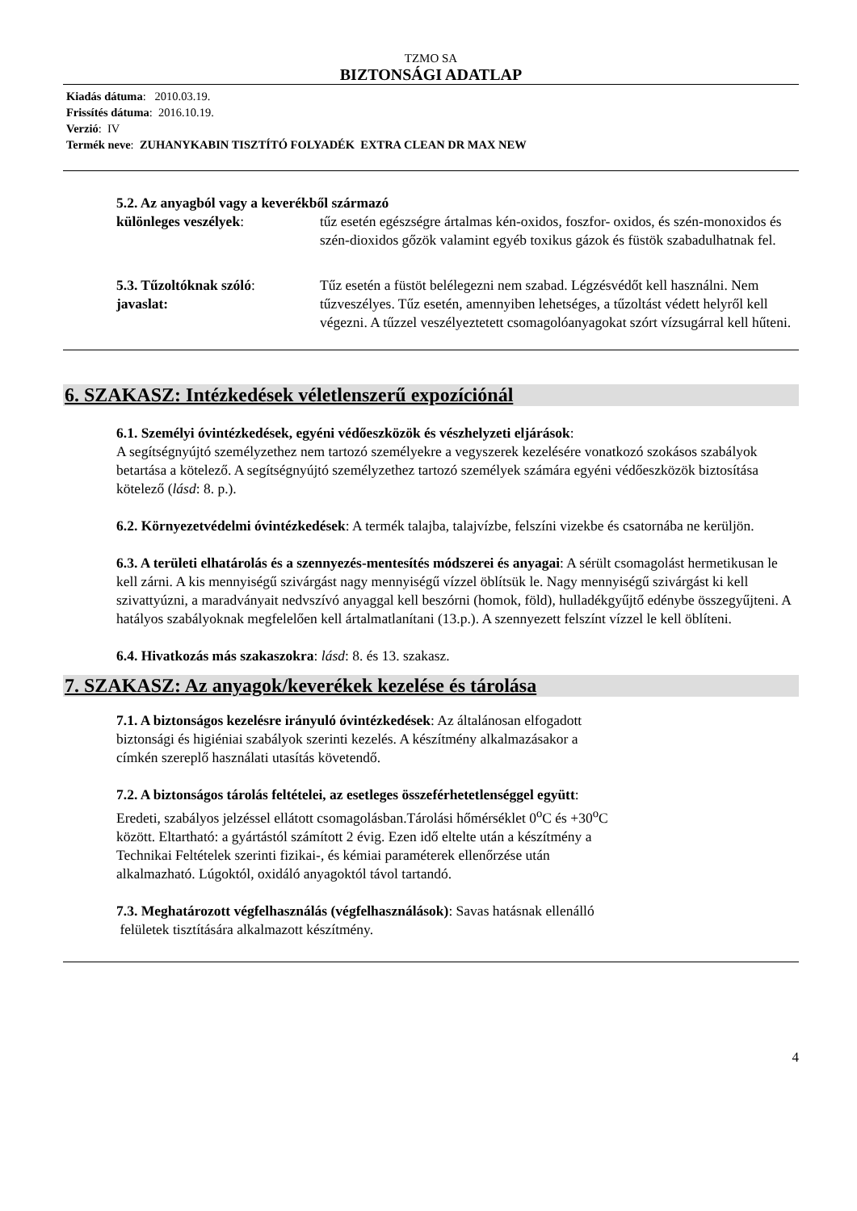TZMO SA
BIZTONSÁGI ADATLAP
Kiadás dátuma: 2010.03.19.
Frissítés dátuma: 2016.10.19.
Verzió: IV
Termék neve: ZUHANYKABIN TISZTÍTÓ FOLYADÉK EXTRA CLEAN DR MAX NEW
5.2. Az anyagból vagy a keverékből származó
különleges veszélyek: tűz esetén egészségre ártalmas kén-oxidos, foszfor- oxidos, és szén-monoxidos és szén-dioxidos gőzök valamint egyéb toxikus gázok és füstök szabadulhatnak fel.
5.3. Tűzoltóknak szóló:
javaslat:
Tűz esetén a füstöt belélegezni nem szabad. Légzésvédőt kell használni. Nem tűzveszélyes. Tűz esetén, amennyiben lehetséges, a tűzoltást védett helyről kell végezni. A tűzzel veszélyeztetett csomagolóanyagokat szórt vízsugárral kell hűteni.
6. SZAKASZ: Intézkedések véletlenszerű expozíciónál
6.1. Személyi óvintézkedések, egyéni védőeszközök és vészhelyzeti eljárások:
A segítségnyújtó személyzethez nem tartozó személyekre a vegyszerek kezelésére vonatkozó szokásos szabályok betartása a kötelező. A segítségnyújtó személyzethez tartozó személyek számára egyéni védőeszközök biztosítása kötelező (lásd: 8. p.).
6.2. Környezetvédelmi óvintézkedések: A termék talajba, talajvízbe, felszíni vizekbe és csatornába ne kerüljön.
6.3. A területi elhatárolás és a szennyezés-mentesítés módszerei és anyagai: A sérült csomagolást hermetikusan le kell zárni. A kis mennyiségű szivárgást nagy mennyiségű vízzel öblítsük le. Nagy mennyiségű szivárgást ki kell szivattyúzni, a maradványait nedvszívó anyaggal kell beszórni (homok, föld), hulladékgyűjtő edénybe összegyűjteni. A hatályos szabályoknak megfelelően kell ártalmatlanítani (13.p.). A szennyezett felszínt vízzel le kell öblíteni.
6.4. Hivatkozás más szakaszokra: lásd: 8. és 13. szakasz.
7. SZAKASZ: Az anyagok/keverékek kezelése és tárolása
7.1. A biztonságos kezelésre irányuló óvintézkedések: Az általánosan elfogadott
biztonsági és higiéniai szabályok szerinti kezelés. A készítmény alkalmazásakor a
címkén szereplő használati utasítás követendő.
7.2. A biztonságos tárolás feltételei, az esetleges összeférhetetlenséggel együtt:
Eredeti, szabályos jelzéssel ellátott csomagolásban.Tárolási hőmérséklet 0<sup>o</sup>C és +30<sup>o</sup>C
között. Eltartható: a gyártástól számított 2 évig. Ezen idő eltelte után a készítmény a
Technikai Feltételek szerinti fizikai-, és kémiai paraméterek ellenőrzése után
alkalmazható. Lúgoktól, oxidáló anyagoktól távol tartandó.
7.3. Meghatározott végfelhasználás (végfelhasználások): Savas hatásnak ellenálló
felületek tisztítására alkalmazott készítmény.
4